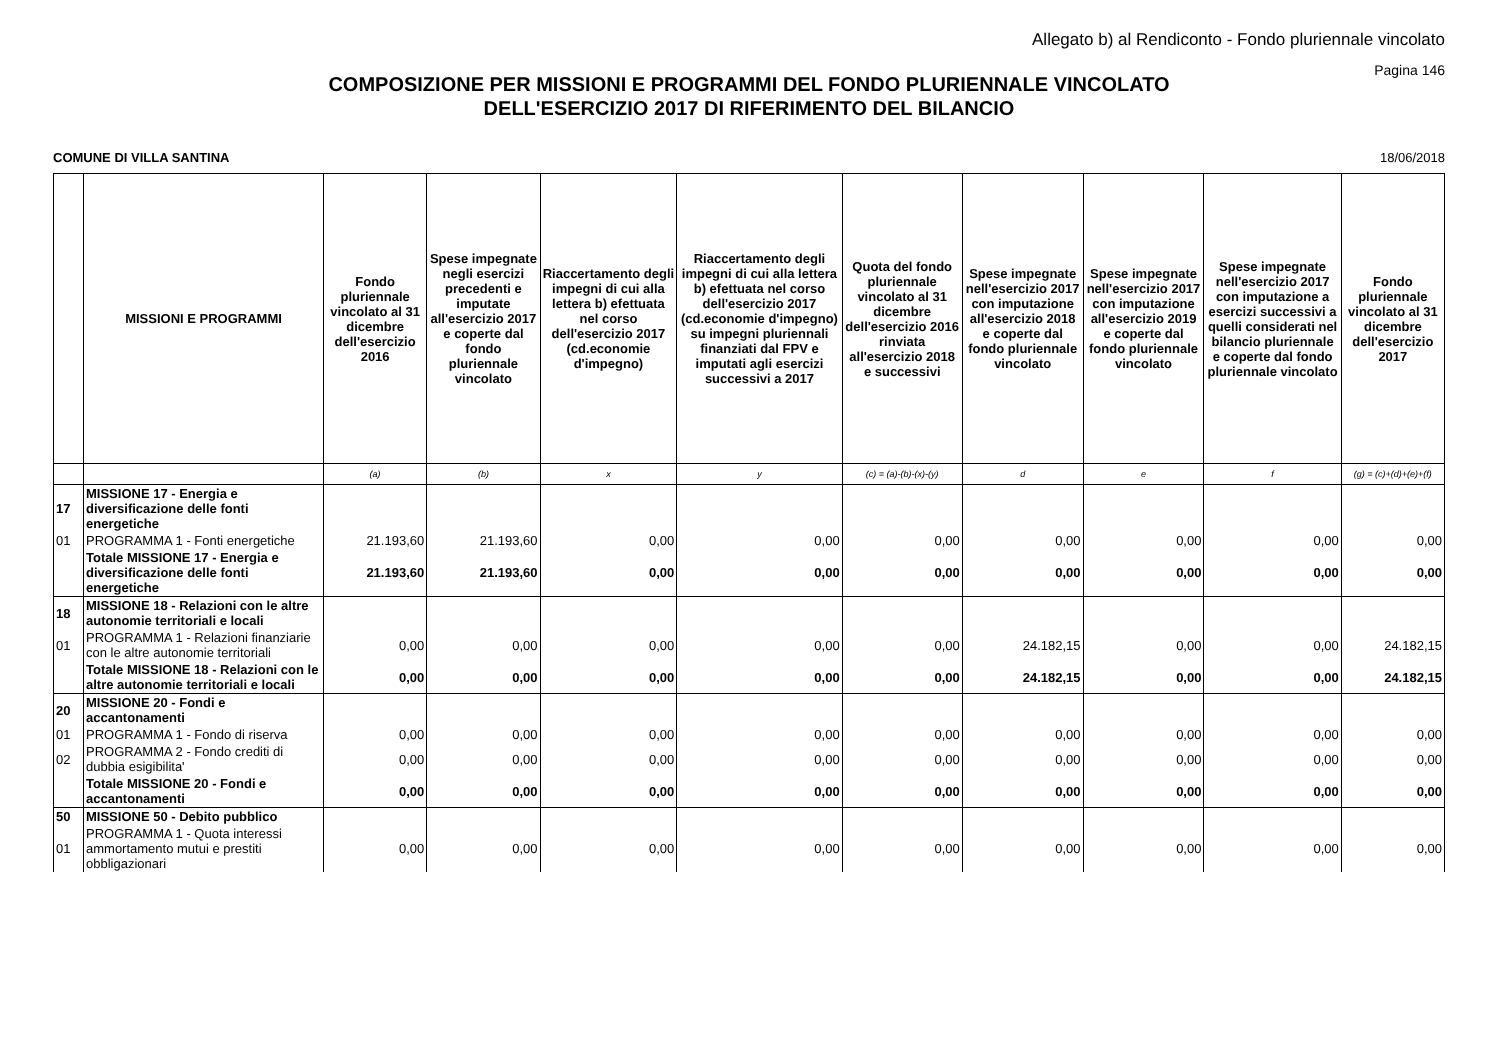Allegato b) al Rendiconto - Fondo pluriennale vincolato
Pagina 146
COMPOSIZIONE PER MISSIONI E PROGRAMMI DEL FONDO PLURIENNALE VINCOLATO
DELL'ESERCIZIO 2017 DI RIFERIMENTO DEL BILANCIO
COMUNE DI VILLA SANTINA 18/06/2018
| | MISSIONI E PROGRAMMI | Fondo pluriennale vincolato al 31 dicembre dell'esercizio 2016 | Spese impegnate negli esercizi precedenti e imputate all'esercizio 2017 e coperte dal fondo pluriennale vincolato | Riaccertamento degli impegni di cui alla lettera b) efettuata nel corso dell'esercizio 2017 (cd.economie d'impegno) | Riaccertamento degli impegni di cui alla lettera b) efettuata nel corso dell'esercizio 2017 (cd.economie d'impegno) su impegni pluriennali finanziati dal FPV e imputati agli esercizi successivi a 2017 | Quota del fondo pluriennale vincolato al 31 dicembre dell'esercizio 2016 rinviata all'esercizio 2018 e successivi | Spese impegnate nell'esercizio 2017 con imputazione all'esercizio 2018 e coperte dal fondo pluriennale vincolato | Spese impegnate nell'esercizio 2017 con imputazione all'esercizio 2019 e coperte dal fondo pluriennale vincolato | Spese impegnate nell'esercizio 2017 con imputazione a esercizi successivi a quelli considerati nel bilancio pluriennale e coperte dal fondo pluriennale vincolato | Fondo pluriennale vincolato al 31 dicembre dell'esercizio 2017 |
| --- | --- | --- | --- | --- | --- | --- | --- | --- | --- | --- |
| | | (a) | (b) | x | y | (c) = (a)-(b)-(x)-(y) | d | e | f | (g) = (c)+(d)+(e)+(f) |
| 17 | MISSIONE 17 - Energia e diversificazione delle fonti energetiche | | | | | | | | | |
| 01 | PROGRAMMA 1 - Fonti energetiche | 21.193,60 | 21.193,60 | 0,00 | 0,00 | 0,00 | 0,00 | 0,00 | 0,00 | 0,00 |
| | Totale MISSIONE 17 - Energia e diversificazione delle fonti energetiche | 21.193,60 | 21.193,60 | 0,00 | 0,00 | 0,00 | 0,00 | 0,00 | 0,00 | 0,00 |
| 18 | MISSIONE 18 - Relazioni con le altre autonomie territoriali e locali | | | | | | | | | |
| 01 | PROGRAMMA 1 - Relazioni finanziarie con le altre autonomie territoriali | 0,00 | 0,00 | 0,00 | 0,00 | 0,00 | 24.182,15 | 0,00 | 0,00 | 24.182,15 |
| | Totale MISSIONE 18 - Relazioni con le altre autonomie territoriali e locali | 0,00 | 0,00 | 0,00 | 0,00 | 0,00 | 24.182,15 | 0,00 | 0,00 | 24.182,15 |
| 20 | MISSIONE 20 - Fondi e accantonamenti | | | | | | | | | |
| 01 | PROGRAMMA 1 - Fondo di riserva | 0,00 | 0,00 | 0,00 | 0,00 | 0,00 | 0,00 | 0,00 | 0,00 | 0,00 |
| 02 | PROGRAMMA 2 - Fondo crediti di dubbia esigibilita' | 0,00 | 0,00 | 0,00 | 0,00 | 0,00 | 0,00 | 0,00 | 0,00 | 0,00 |
| | Totale MISSIONE 20 - Fondi e accantonamenti | 0,00 | 0,00 | 0,00 | 0,00 | 0,00 | 0,00 | 0,00 | 0,00 | 0,00 |
| 50 | MISSIONE 50 - Debito pubblico | | | | | | | | | |
| 01 | PROGRAMMA 1 - Quota interessi ammortamento mutui e prestiti obbligazionari | 0,00 | 0,00 | 0,00 | 0,00 | 0,00 | 0,00 | 0,00 | 0,00 | 0,00 |